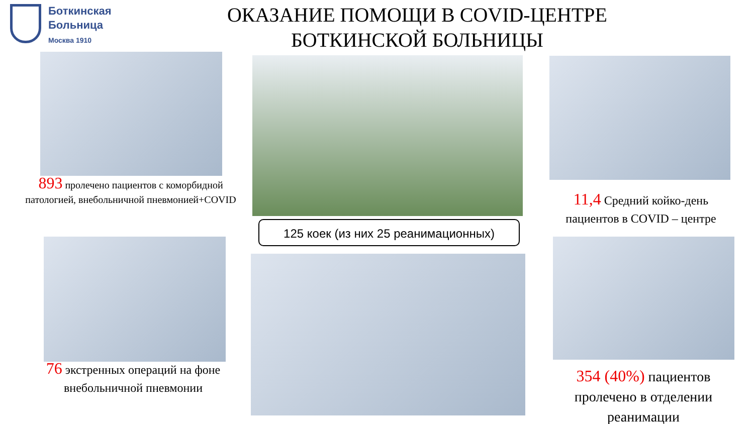Боткинская
Больница
Москва 1910
ОКАЗАНИЕ ПОМОЩИ В COVID-ЦЕНТРЕ БОТКИНСКОЙ БОЛЬНИЦЫ
893 пролечено пациентов с коморбидной патологией, внебольничной пневмонией+COVID
11,4 Средний койко-день пациентов в COVID – центре
125 коек (из них 25 реанимационных)
76 экстренных операций на фоне внебольничной пневмонии
354 (40%) пациентов пролечено в отделении реанимации